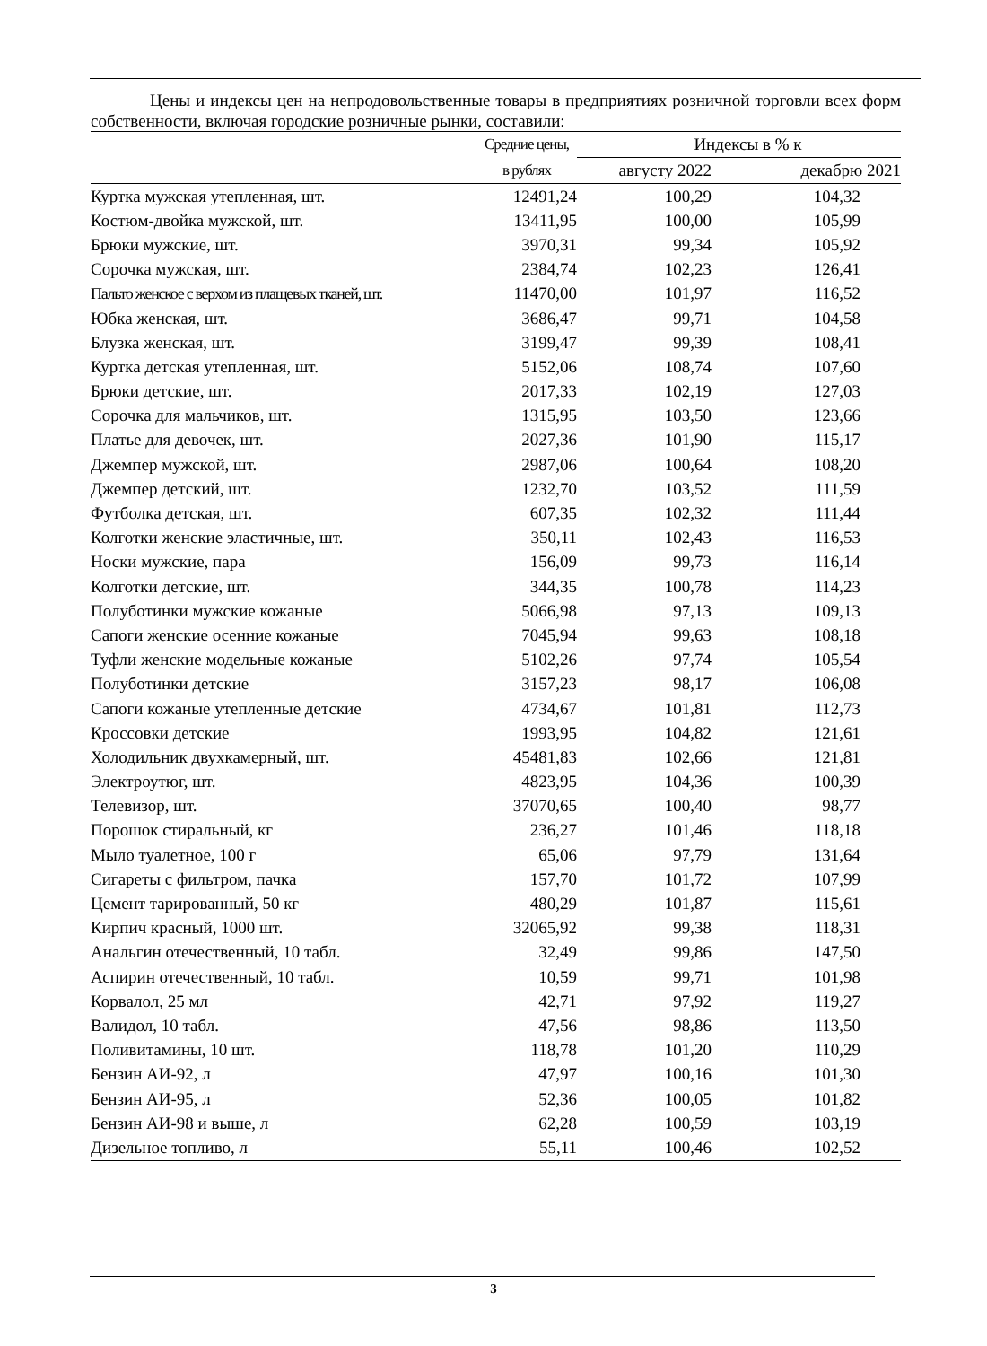Цены и индексы цен на непродовольственные товары в предприятиях розничной торговли всех форм собственности, включая городские розничные рынки, составили:
| | Средние цены, | Индексы в % к | |
| --- | --- | --- | --- |
| | в рублях | августу 2022 | декабрю 2021 |
| Куртка мужская утепленная, шт. | 12491,24 | 100,29 | 104,32 |
| Костюм-двойка мужской, шт. | 13411,95 | 100,00 | 105,99 |
| Брюки мужские, шт. | 3970,31 | 99,34 | 105,92 |
| Сорочка мужская, шт. | 2384,74 | 102,23 | 126,41 |
| Пальто женское с верхом из плащевых тканей, шт. | 11470,00 | 101,97 | 116,52 |
| Юбка женская, шт. | 3686,47 | 99,71 | 104,58 |
| Блузка женская, шт. | 3199,47 | 99,39 | 108,41 |
| Куртка детская утепленная, шт. | 5152,06 | 108,74 | 107,60 |
| Брюки детские, шт. | 2017,33 | 102,19 | 127,03 |
| Сорочка для мальчиков, шт. | 1315,95 | 103,50 | 123,66 |
| Платье для девочек, шт. | 2027,36 | 101,90 | 115,17 |
| Джемпер мужской, шт. | 2987,06 | 100,64 | 108,20 |
| Джемпер детский, шт. | 1232,70 | 103,52 | 111,59 |
| Футболка детская, шт. | 607,35 | 102,32 | 111,44 |
| Колготки женские эластичные, шт. | 350,11 | 102,43 | 116,53 |
| Носки мужские, пара | 156,09 | 99,73 | 116,14 |
| Колготки детские, шт. | 344,35 | 100,78 | 114,23 |
| Полуботинки мужские кожаные | 5066,98 | 97,13 | 109,13 |
| Сапоги женские осенние кожаные | 7045,94 | 99,63 | 108,18 |
| Туфли женские модельные кожаные | 5102,26 | 97,74 | 105,54 |
| Полуботинки детские | 3157,23 | 98,17 | 106,08 |
| Сапоги кожаные утепленные детские | 4734,67 | 101,81 | 112,73 |
| Кроссовки детские | 1993,95 | 104,82 | 121,61 |
| Холодильник двухкамерный, шт. | 45481,83 | 102,66 | 121,81 |
| Электроутюг, шт. | 4823,95 | 104,36 | 100,39 |
| Телевизор, шт. | 37070,65 | 100,40 | 98,77 |
| Порошок стиральный, кг | 236,27 | 101,46 | 118,18 |
| Мыло туалетное, 100 г | 65,06 | 97,79 | 131,64 |
| Сигареты с фильтром, пачка | 157,70 | 101,72 | 107,99 |
| Цемент тарированный, 50 кг | 480,29 | 101,87 | 115,61 |
| Кирпич красный, 1000 шт. | 32065,92 | 99,38 | 118,31 |
| Анальгин отечественный, 10 табл. | 32,49 | 99,86 | 147,50 |
| Аспирин отечественный, 10 табл. | 10,59 | 99,71 | 101,98 |
| Корвалол, 25 мл | 42,71 | 97,92 | 119,27 |
| Валидол, 10 табл. | 47,56 | 98,86 | 113,50 |
| Поливитамины, 10 шт. | 118,78 | 101,20 | 110,29 |
| Бензин АИ-92, л | 47,97 | 100,16 | 101,30 |
| Бензин АИ-95, л | 52,36 | 100,05 | 101,82 |
| Бензин АИ-98 и выше, л | 62,28 | 100,59 | 103,19 |
| Дизельное топливо, л | 55,11 | 100,46 | 102,52 |
3